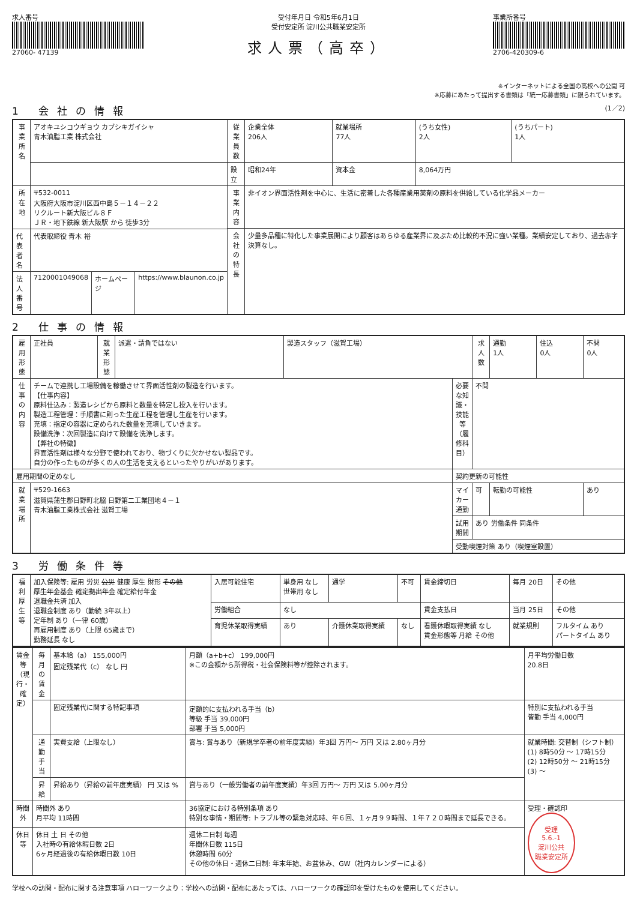求人番号
27060- 47139
受付年月日 令和5年6月1日
受付安定所 淀川公共職業安定所
求人票（高卒）
事業所番号
2706-420309-6
※インターネットによる全国の高校への公開 可
※応募にあたって提出する書類は「統一応募書類」に限られています。
1 会社の情報 (1／2)
| 事業所名 | アオキユシコウギョウ カブシキガイシャ 青木油脂工業 株式会社 | | | 従業員数 | 企業全体 206人 | 就業場所 77人 | (うち女性) 2人 | (うちパート) 1人 |
| | | | | 設立 | 昭和24年 | 資本金 | 8,064万円 | |
| 所在地 | 〒532-0011 大阪府大阪市淀川区西中島５－１４－２２ リクルート新大阪ビル８Ｆ ＪＲ・地下鉄線 新大阪駅 から 徒歩3分 | | | 事業内容 | 非イオン界面活性剤を中心に、生活に密着した各種産業用薬剤の原料を供給している化学品メーカー | | | |
| | | | | 会社の特長 | 少量多品種に特化した事業展開により顧客はあらゆる産業界に及ぶため比較的不況に強い業種。業績安定しており、過去赤字決算なし。 | | | |
| 代表者名 | 代表取締役 青木 裕 | | | | | | | |
| 法人番号 | 7120001049068 | ホームページ | https://www.blaunon.co.jp | | | | | |
2 仕事の情報
| 雇用形態 | 正社員 | 就業形態 | 派遣・請負ではない | 製造スタッフ（滋賀工場） | | 求人数 | 通勤 1人 | 住込 0人 | 不問 0人 |
| 仕事の内容 | チームで連携し工場設備を稼働させて界面活性剤の製造を行います。 【仕事内容】 原料仕込み：製造レシピから原料と数量を特定し投入を行います。 製造工程管理：手順書に則った生産工程を管理し生産を行います。 充填：指定の容器に定められた数量を充填していきます。 設備洗浄：次回製造に向けて設備を洗浄します。 【弊社の特徴】 界面活性剤は様々な分野で使われており、物づくりに欠かせない製品です。 自分の作ったものが多くの人の生活を支えるといったやりがいがあります。 | | | | 必要な知識・技能等（履修科目） | 不問 | | | |
| 雇用期間の定めなし | | | | | 契約更新の可能性 | | | | |
| 就業場所 | 〒529-1663 滋賀県蒲生郡日野町北脇 日野第二工業団地４－１ 青木油脂工業株式会社 滋賀工場 | | | | マイカー通勤 | 可 | 転勤の可能性 | | あり |
| | | | | | 試用期間 | あり 労働条件 同条件 | | | |
| | | | | | 受動喫煙対策 あり（喫煙室設置） | | | | |
3 労働条件等
| 福利厚生等 | 加入保険等: 雇用 労災 公災 健康 厚生 財形 その他 厚生年金基金 確定拠出年金 確定給付年金 退職金共済 加入 退職金制度 あり（勤続 3年以上） 定年制 あり（一律 60歳） 再雇用制度 あり（上限 65歳まで） 勤務延長 なし | 入居可能住宅 | 単身用 なし 世帯用 なし | 通学 | 不可 | 賃金締切日 | 毎月 20日 | その他 |
| | | 労働組合 | なし | | | 賃金支払日 | 当月 25日 | その他 |
| | | 育児休業取得実績 | あり | 介護休業取得実績 | なし | 看護休暇取得実績 なし 賃金形態等 月給 その他 | 就業規則 | フルタイム あり パートタイム あり |
| 賃金等（現行・確定） | 毎月の賃金 | 基本給（a） 155,000円 固定残業代（c） なし 円 | 月額（a+b+c） 199,000円 ※この金額から所得税・社会保険料等が控除されます。 | | 月平均労働日数 20.8日 |
| | | 固定残業代に関する特記事項 | 定額的に支払われる手当（b） 等級 手当 39,000円 部署 手当 5,000円 | 特別に支払われる手当 皆勤 手当 4,000円 | |
| | 通勤手当 | 実費支給（上限なし） | 賞与: 賞与あり（新規学卒者の前年度実績）年3回 万円～ 万円 又は 2.80ヶ月分 | 就業時間: 交替制（シフト制） (1) 8時50分 ～ 17時15分 (2) 12時50分 ～ 21時15分 (3) ～ | |
| | 昇給 | 昇給あり（昇給の前年度実績） 円 又は % | 賞与あり（一般労働者の前年度実績）年3回 万円～ 万円 又は 5.00ヶ月分 | | |
| 時間外 | 時間外 あり 月平均 11時間 | | 36協定における特別条項 あり 特別な事情・期間等: トラブル等の緊急対応時、年６回、１ヶ月９９時間、１年７２０時間まで延長できる。 | | 受理・確認印 受理 5.6.-1 淀川公共 職業安定所 |
| 休日等 | 休日 土 日 その他 入社時の有給休暇日数 2日 6ヶ月経過後の有給休暇日数 10日 | | 週休二日制 毎週 年間休日数 115日 休憩時間 60分 その他の休日・週休二日制: 年末年始、お盆休み、GW（社内カレンダーによる） | | |
学校への訪問・配布に関する注意事項 ハローワークより：学校への訪問・配布にあたっては、ハローワークの確認印を受けたものを使用してください。